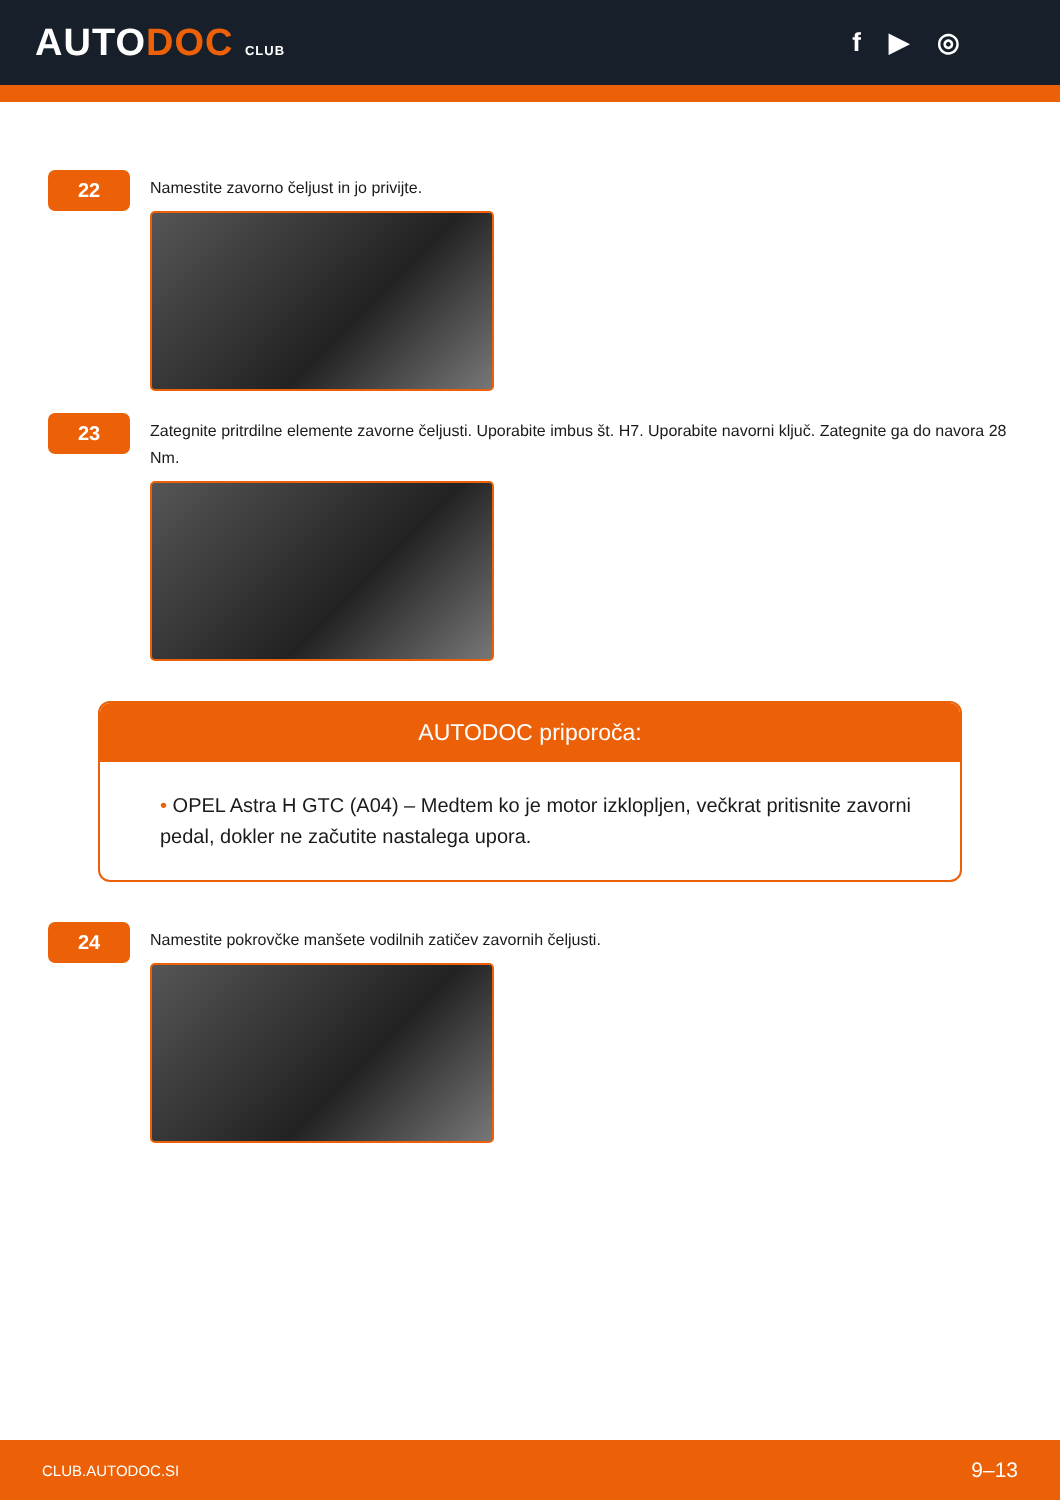AUTODOC CLUB
f ▶ ◎
22
Namestite zavorno čeljust in jo privijte.
23
Zategnite pritrdilne elemente zavorne čeljusti. Uporabite imbus št. H7. Uporabite navorni ključ. Zategnite ga do navora 28 Nm.
AUTODOC priporoča:
• OPEL Astra H GTC (A04) – Medtem ko je motor izklopljen, večkrat pritisnite zavorni pedal, dokler ne začutite nastalega upora.
24
Namestite pokrovčke manšete vodilnih zatičev zavornih čeljusti.
CLUB.AUTODOC.SI 9–13